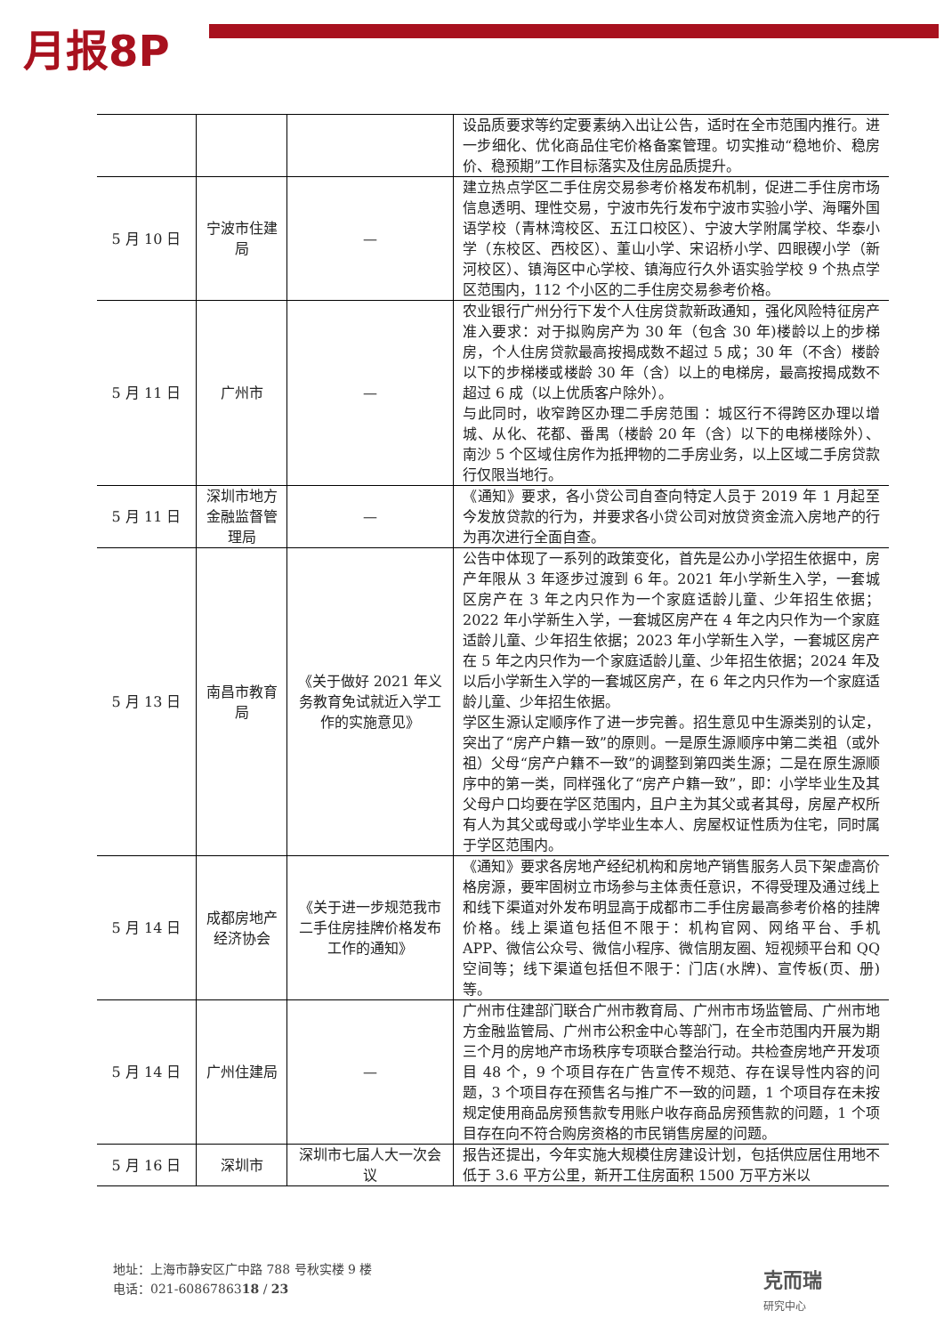月报8P
| | | | 设品质要求等约定要素纳入出让公告，适时在全市范围内推行。进一步细化、优化商品住宅价格备案管理。切实推动“稳地价、稳房价、稳预期”工作目标落实及住房品质提升。 |
| 5 月 10 日 | 宁波市住建局 | — | 建立热点学区二手住房交易参考价格发布机制，促进二手住房市场信息透明、理性交易，宁波市先行发布宁波市实验小学、海曙外国语学校（青林湾校区、五江口校区）、宁波大学附属学校、华泰小学（东校区、西校区）、董山小学、宋诏桥小学、四眼碶小学（新河校区）、镇海区中心学校、镇海应行久外语实验学校 9 个热点学区范围内，112 个小区的二手住房交易参考价格。 |
| 5 月 11 日 | 广州市 | — | 农业银行广州分行下发个人住房贷款新政通知，强化风险特征房产准入要求：对于拟购房产为 30 年（包含 30 年)楼龄以上的步梯房，个人住房贷款最高按揭成数不超过 5 成；30 年（不含）楼龄以下的步梯楼或楼龄 30 年（含）以上的电梯房，最高按揭成数不超过 6 成（以上优质客户除外）。 与此同时，收窄跨区办理二手房范围 ：城区行不得跨区办理以增城、从化、花都、番禺（楼龄 20 年（含）以下的电梯楼除外）、南沙 5 个区域住房作为抵押物的二手房业务，以上区域二手房贷款行仅限当地行。 |
| 5 月 11 日 | 深圳市地方金融监督管理局 | — | 《通知》要求，各小贷公司自查向特定人员于 2019 年 1 月起至今发放贷款的行为，并要求各小贷公司对放贷资金流入房地产的行为再次进行全面自查。 |
| 5 月 13 日 | 南昌市教育局 | 《关于做好 2021 年义务教育免试就近入学工作的实施意见》 | 公告中体现了一系列的政策变化，首先是公办小学招生依据中，房产年限从 3 年逐步过渡到 6 年。2021 年小学新生入学，一套城区房产在 3 年之内只作为一个家庭适龄儿童、少年招生依据；2022 年小学新生入学，一套城区房产在 4 年之内只作为一个家庭适龄儿童、少年招生依据；2023 年小学新生入学，一套城区房产在 5 年之内只作为一个家庭适龄儿童、少年招生依据；2024 年及以后小学新生入学的一套城区房产，在 6 年之内只作为一个家庭适龄儿童、少年招生依据。 学区生源认定顺序作了进一步完善。招生意见中生源类别的认定，突出了“房产户籍一致”的原则。一是原生源顺序中第二类祖（或外祖）父母“房产户籍不一致”的调整到第四类生源；二是在原生源顺序中的第一类，同样强化了“房产户籍一致”，即：小学毕业生及其父母户口均要在学区范围内，且户主为其父或者其母，房屋产权所有人为其父或母或小学毕业生本人、房屋权证性质为住宅，同时属于学区范围内。 |
| 5 月 14 日 | 成都房地产经济协会 | 《关于进一步规范我市二手住房挂牌价格发布工作的通知》 | 《通知》要求各房地产经纪机构和房地产销售服务人员下架虚高价格房源，要牢固树立市场参与主体责任意识，不得受理及通过线上和线下渠道对外发布明显高于成都市二手住房最高参考价格的挂牌价格。线上渠道包括但不限于：机构官网、网络平台、手机 APP、微信公众号、微信小程序、微信朋友圈、短视频平台和 QQ 空间等；线下渠道包括但不限于：门店(水牌)、宣传板(页、册)等。 |
| 5 月 14 日 | 广州住建局 | — | 广州市住建部门联合广州市教育局、广州市市场监管局、广州市地方金融监管局、广州市公积金中心等部门，在全市范围内开展为期三个月的房地产市场秩序专项联合整治行动。共检查房地产开发项目 48 个，9 个项目存在广告宣传不规范、存在误导性内容的问题，3 个项目存在预售名与推广不一致的问题，1 个项目存在未按规定使用商品房预售款专用账户收存商品房预售款的问题，1 个项目存在向不符合购房资格的市民销售房屋的问题。 |
| 5 月 16 日 | 深圳市 | 深圳市七届人大一次会议 | 报告还提出，今年实施大规模住房建设计划，包括供应居住用地不低于 3.6 平方公里，新开工住房面积 1500 万平方米以 |
地址：上海市静安区广中路 788 号秋实楼 9 楼
电话：021-6086786318 / 23
克而瑞
研究中心